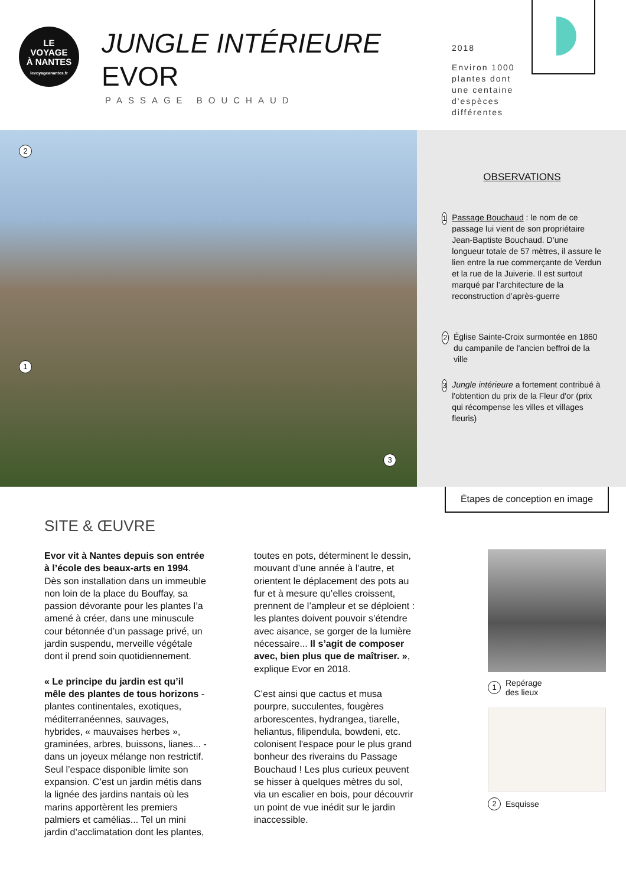LE
VOYAGE
À NANTES
levoyageanantes.fr
JUNGLE INTÉRIEURE
EVOR
PASSAGE BOUCHAUD
2018
Environ 1000
plantes dont
une centaine
d'espèces
différentes
2
1
3
OBSERVATIONS
1 Passage Bouchaud : le nom de ce passage lui vient de son propriétaire Jean-Baptiste Bouchaud. D’une longueur totale de 57 mètres, il assure le lien entre la rue commerçante de Verdun et la rue de la Juiverie. Il est surtout marqué par l’architecture de la reconstruction d’après-guerre
2 Église Sainte-Croix surmontée en 1860 du campanile de l'ancien beffroi de la ville
3 Jungle intérieure a fortement contribué à l'obtention du prix de la Fleur d'or (prix qui récompense les villes et villages fleuris)
Étapes de conception en image
SITE & ŒUVRE
Evor vit à Nantes depuis son entrée à l’école des beaux-arts en 1994. Dès son installation dans un immeuble non loin de la place du Bouffay, sa passion dévorante pour les plantes l’a amené à créer, dans une minuscule cour bétonnée d’un passage privé, un jardin suspendu, merveille végétale dont il prend soin quotidiennement.
« Le principe du jardin est qu’il mêle des plantes de tous horizons - plantes continentales, exotiques, méditerranéennes, sauvages, hybrides, « mauvaises herbes », graminées, arbres, buissons, lianes... - dans un joyeux mélange non restrictif. Seul l’espace disponible limite son expansion. C’est un jardin métis dans la lignée des jardins nantais où les marins apportèrent les premiers palmiers et camélias... Tel un mini jardin d’acclimatation dont les plantes,
toutes en pots, déterminent le dessin, mouvant d’une année à l’autre, et orientent le déplacement des pots au fur et à mesure qu’elles croissent, prennent de l’ampleur et se déploient : les plantes doivent pouvoir s’étendre avec aisance, se gorger de la lumière nécessaire... Il s’agit de composer avec, bien plus que de maîtriser. », explique Evor en 2018.
C’est ainsi que cactus et musa pourpre, succulentes, fougères arborescentes, hydrangea, tiarelle, heliantus, filipendula, bowdeni, etc. colonisent l'espace pour le plus grand bonheur des riverains du Passage Bouchaud ! Les plus curieux peuvent se hisser à quelques mètres du sol, via un escalier en bois, pour découvrir un point de vue inédit sur le jardin inaccessible.
1 Repérage
des lieux
2 Esquisse